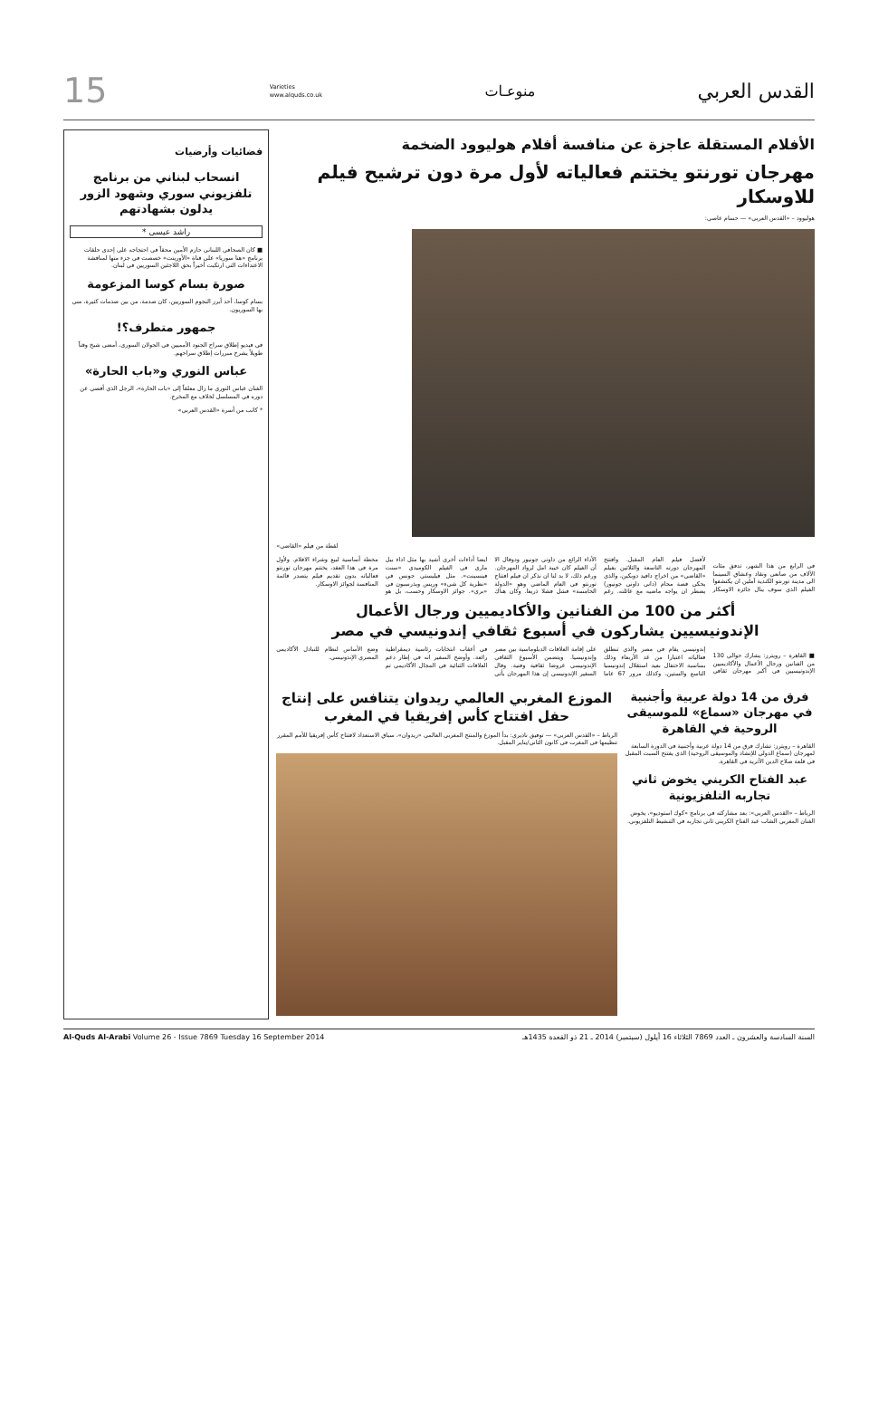15 Varieties
www.alquds.co.uk منوعـات القدس العربي
الأفلام المستقلة عاجزة عن منافسة أفلام هوليوود الضخمة
مهرجان تورنتو يختتم فعالياته لأول مرة دون ترشيح فيلم للاوسكار
هوليوود – «القدس العربي» — حسام عاصي:
لقطة من فيلم «القاضي»
في الرابع من هذا الشهر، تدفق مئات الآلاف من صانعي ونقاد وعشاق السينما الى مدينة تورنتو الكندية آملين ان يكتشفوا الفيلم الذي سوف ينال جائزة الاوسكار لأفضل فيلم العام المقبل. وافتتح المهرجان دورته التاسعة والثلاثين بفيلم «القاضي» من اخراج دافيد دوبكين، والذي يحكي قصة محام (داني داوني جونيور) يضطر ان يواجه ماضيه مع عائلته. رغم الأداء الرائع من داوني جونيور ودوفال الا أن الفيلم كان خيبة امل لرواد المهرجان. ورغم ذلك، لا بد لنا ان نذكر ان فيلم افتتاح تورنتو في العام الماضي وهو «الدولة الخامسة» فشل فشلا ذريعا. وكان هناك ايضا أداءات أخرى أشيد بها مثل اداء بيل ماري في الفيلم الكوميدي «سنت فينسينت». مثل فيليستي جونس في «نظرية كل شيء» وريس ويذرسبون في «بري». جوائز الاوسكار وحسب، بل هو محطة أساسية لبيع وشراء الافلام. ولأول مرة في هذا العقد، يختتم مهرجان تورنتو فعالياته بدون تقديم فيلم يتصدر قائمة المنافسة لجوائز الاوسكار.
أكثر من 100 من الفنانين والأكاديميين ورجال الأعمال
الإندونيسيين يشاركون في أسبوع ثقافي إندونيسي في مصر
■ القاهرة – رويترز: يشارك حوالي 130 من الفنانين ورجال الأعمال والأكاديميين الإندونيسيين في أكبر مهرجان ثقافي إندونيسي يقام في مصر والذي تنطلق فعالياته اعتبارا من غد الأربعاء وذلك بمناسبة الاحتفال بعيد استقلال إندونيسيا التاسع والستين، وكذلك مرور 67 عاما على إقامة العلاقات الدبلوماسية بين مصر وإندونيسيا. ويتضمن الأسبوع الثقافي الإندونيسي عروضا ثقافية وفنية. وقال السفير الإندونيسي إن هذا المهرجان يأتي في أعقاب انتخابات رئاسية ديمقراطية رائعة. وأوضح السفير انه في إطار دعم العلاقات الثنائية في المجال الأكاديمي تم وضع الأساس لنظام للتبادل الأكاديمي المصري الإندونيسي.
فرق من 14 دولة عربية وأجنبية في مهرجان «سماع» للموسيقى الروحية في القاهرة
القاهرة – رويترز: تشارك فرق من 14 دولة عربية وأجنبية في الدورة السابعة لمهرجان (سماع الدولي للإنشاد والموسيقى الروحية) الذي يفتتح السبت المقبل في قلعة صلاح الدين الأثرية في القاهرة.
عبد الفتاح الكريني يخوض ثاني تجاربه التلفزيونية
الرباط – «القدس العربي»: بعد مشاركته في برنامج «كوك استوديو»، يخوض الفنان المغربي الشاب عبد الفتاح الكريني ثاني تجاربه في التنشيط التلفزيوني.
الموزع المغربي العالمي ريدوان يتنافس على إنتاج حفل افتتاح كأس إفريقيا في المغرب
الرباط – «القدس العربي» — توفيق ناديري: بدأ الموزع والمنتج المغربي العالمي «ريدوان»، سباق الاستعداد لافتتاح كأس إفريقيا للأمم المقرر تنظيمها في المغرب في كانون الثاني/يناير المقبل.
فضائيات وأرضيات
انسحاب لبناني من برنامج تلفزيوني سوري وشهود الزور يدلون بشهادتهم
راشد عيسى *
■ كان الصحافي اللبناني حازم الأمين محقاً في احتجاجه على إحدى حلقات برنامج «هنا سوريا» على قناة «الأورينت» خصصت في جزء منها لمناقشة الاعتداءات التي ارتكبت أخيراً بحق اللاجئين السوريين في لبنان.
صورة بسام كوسا المزعومة
بسام كوسا، أحد أبرز النجوم السوريين، كان صدمة، من بين صدمات كثيرة، مني بها السوريون.
جمهور متطرف؟!
في فيديو إطلاق سراح الجنود الأمميين في الجولان السوري، أمضى شيخ وقتاً طويلاً يشرح مبررات إطلاق سراحهم.
عباس النوري و«باب الحارة»
الفنان عباس النوري ما زال معلقاً إلى «باب الحارة»، الرجل الذي أقصي عن دوره في المسلسل لخلاف مع المخرج.
* كاتب من أسرة «القدس العربي»
Al-Quds Al-Arabi Volume 26 - Issue 7869 Tuesday 16 September 2014 السنة السادسة والعشرون ـ العدد 7869 الثلاثاء 16 أيلول (سبتمبر) 2014 ـ 21 ذو القعدة 1435هـ